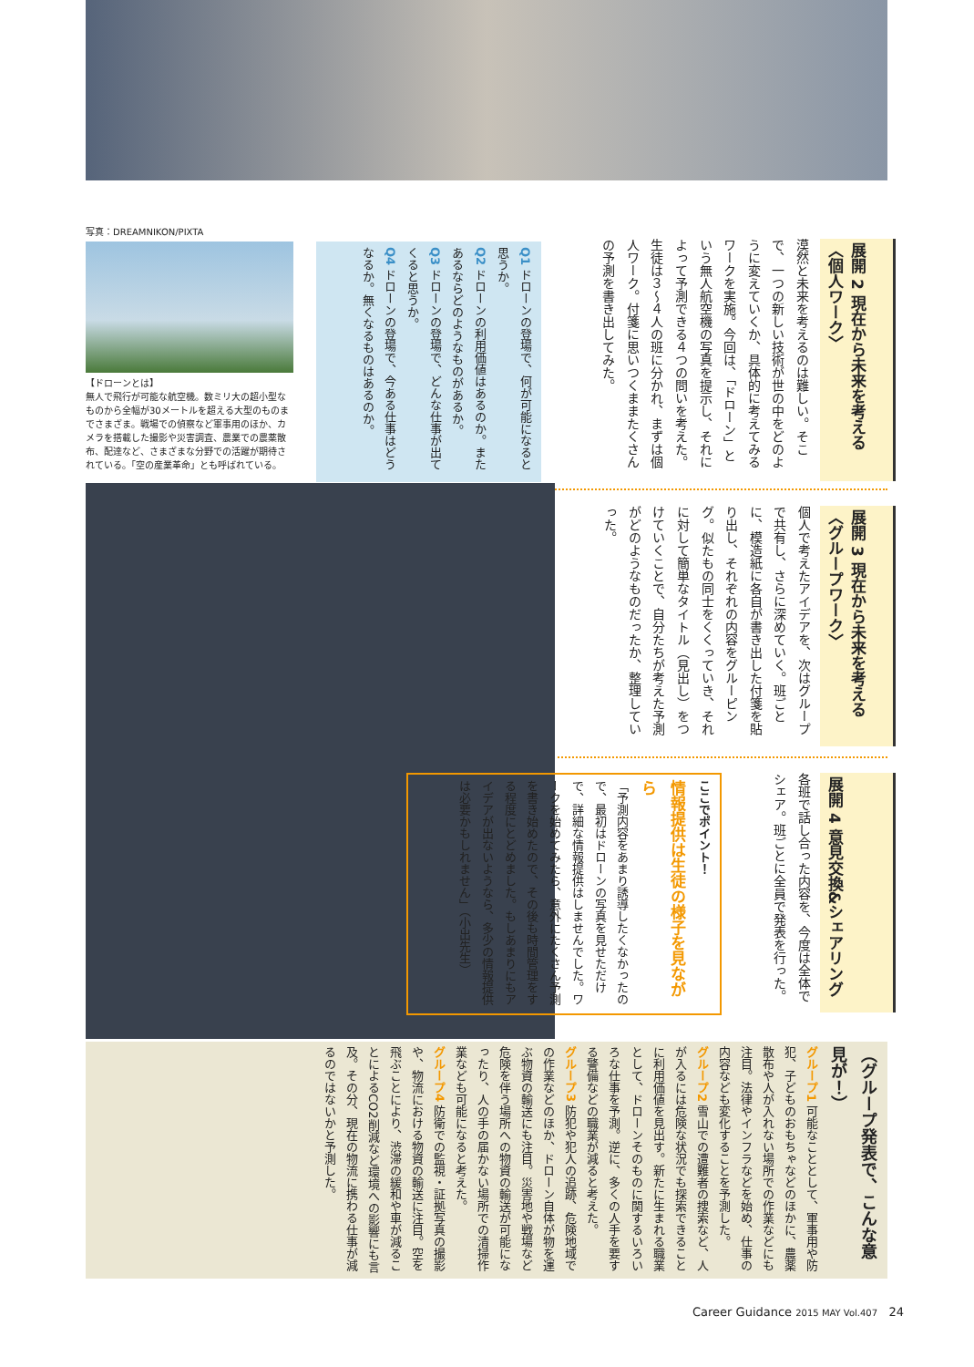展開 2 現在から未来を考える〈個人ワーク〉
漠然と未来を考えるのは難しい。そこで、一つの新しい技術が世の中をどのように変えていくか、具体的に考えてみるワークを実施。今回は、「ドローン」という無人航空機の写真を提示し、それによって予測できる４つの問いを考えた。生徒は３〜４人の班に分かれ、まずは個人ワーク。付箋に思いつくままたくさんの予測を書き出してみた。
Q1 ドローンの登場で、何が可能になると思うか。
Q2 ドローンの利用価値はあるのか。またあるならどのようなものがあるか。
Q3 ドローンの登場で、どんな仕事が出てくると思うか。
Q4 ドローンの登場で、今ある仕事はどうなるか。無くなるものはあるのか。
写真：DREAMNIKON/PIXTA
【ドローンとは】
無人で飛行が可能な航空機。数ミリ大の超小型なものから全幅が30メートルを超える大型のものまでさまざま。戦場での偵察など軍事用のほか、カメラを搭載した撮影や災害調査、農業での農薬散布、配達など、さまざまな分野での活躍が期待されている。「空の産業革命」とも呼ばれている。
展開 3 現在から未来を考える〈グループワーク〉
個人で考えたアイデアを、次はグループで共有し、さらに深めていく。班ごとに、模造紙に各自が書き出した付箋を貼り出し、それぞれの内容をグルーピング。似たもの同士をくくっていき、それに対して簡単なタイトル（見出し）をつけていくことで、自分たちが考えた予測がどのようなものだったか、整理していった。
展開 4 意見交換&シェアリング
各班で話し合った内容を、今度は全体でシェア。班ごとに全員で発表を行った。
ここでポイント！
情報提供は生徒の様子を見ながら
「予測内容をあまり誘導したくなかったので、最初はドローンの写真を見せただけで、詳細な情報提供はしませんでした。ワークを始めてみたら、意外にたくさん予測を書き始めたので、その後も時間管理をする程度にとどめました。もしあまりにもアイデアが出ないようなら、多少の情報提供は必要かもしれません」（小出先生）
（グループ発表で、こんな意見が！）
グループ1 可能なこととして、軍事用や防犯、子どものおもちゃなどのほかに、農薬散布や人が入れない場所での作業などにも注目。法律やインフラなどを始め、仕事の内容なども変化することを予測した。
グループ2 雪山での遭難者の捜索など、人が入るには危険な状況でも探索できることに利用価値を見出す。新たに生まれる職業として、ドローンそのものに関するいろいろな仕事を予測。逆に、多くの人手を要する警備などの職業が減ると考えた。
グループ3 防犯や犯人の追跡、危険地域での作業などのほか、ドローン自体が物を運ぶ物資の輸送にも注目。災害地や戦場など危険を伴う場所への物資の輸送が可能になったり、人の手の届かない場所での清掃作業なども可能になると考えた。
グループ4 防衛での監視・証拠写真の撮影や、物流における物資の輸送に注目。空を飛ぶことにより、渋滞の緩和や車が減ることによるCO2削減など環境への影響にも言及。その分、現在の物流に携わる仕事が減るのではないかと予測した。
Career Guidance 2015 MAY Vol.407 24